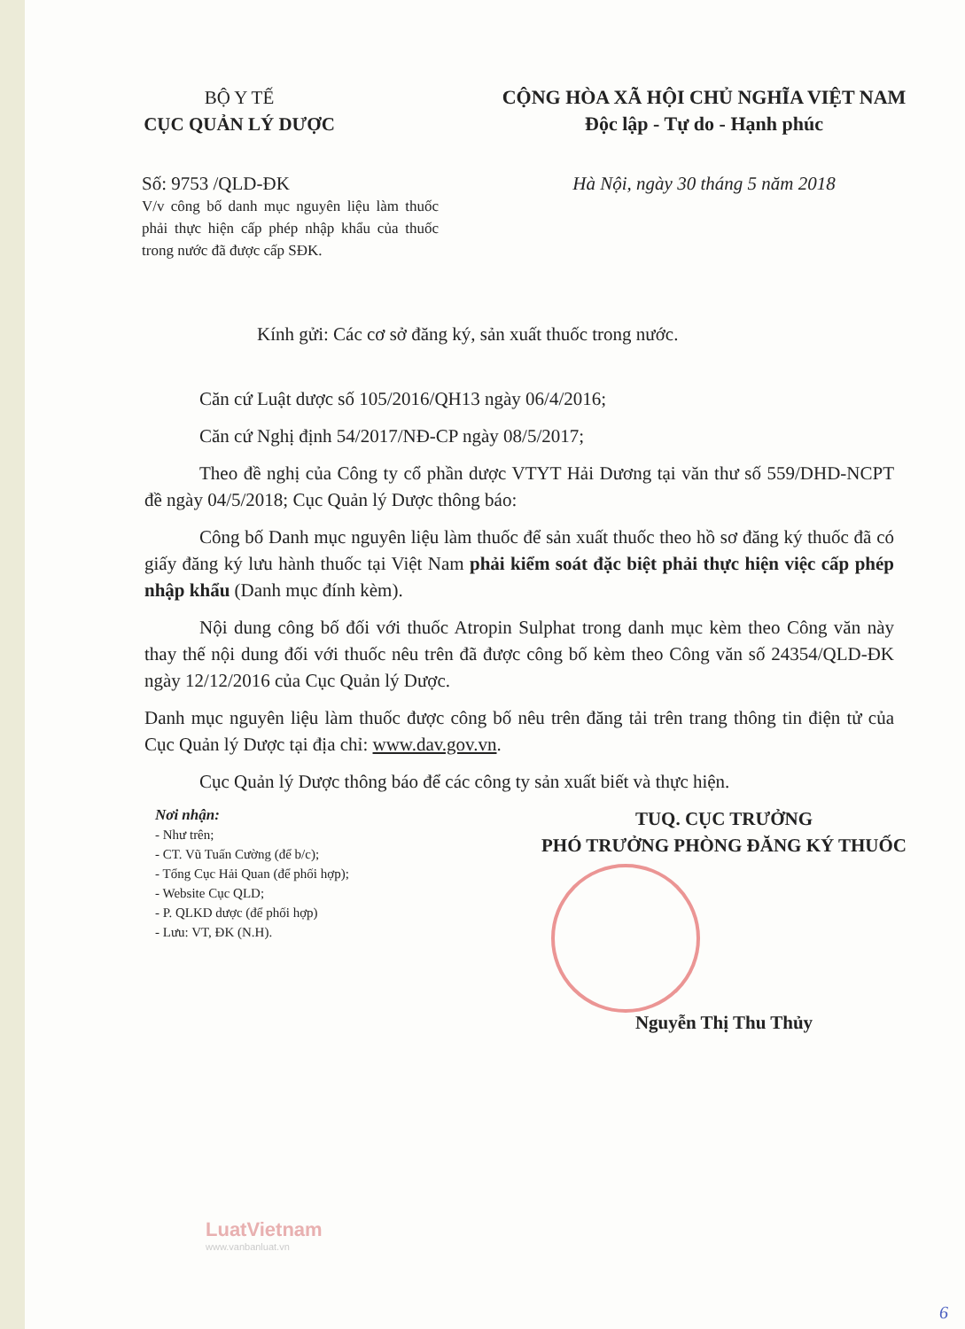BỘ Y TẾ
CỤC QUẢN LÝ DƯỢC
CỘNG HÒA XÃ HỘI CHỦ NGHĨA VIỆT NAM
Độc lập - Tự do - Hạnh phúc
Số: 9753 /QLD-ĐK Hà Nội, ngày 30 tháng 5 năm 2018
V/v công bố danh mục nguyên liệu làm thuốc phải thực hiện cấp phép nhập khẩu của thuốc trong nước đã được cấp SĐK.
Kính gửi: Các cơ sở đăng ký, sản xuất thuốc trong nước.
Căn cứ Luật dược số 105/2016/QH13 ngày 06/4/2016;
Căn cứ Nghị định 54/2017/NĐ-CP ngày 08/5/2017;
Theo đề nghị của Công ty cổ phần dược VTYT Hải Dương tại văn thư số 559/DHD-NCPT đề ngày 04/5/2018; Cục Quản lý Dược thông báo:
Công bố Danh mục nguyên liệu làm thuốc để sản xuất thuốc theo hồ sơ đăng ký thuốc đã có giấy đăng ký lưu hành thuốc tại Việt Nam phải kiểm soát đặc biệt phải thực hiện việc cấp phép nhập khẩu (Danh mục đính kèm).
Nội dung công bố đối với thuốc Atropin Sulphat trong danh mục kèm theo Công văn này thay thế nội dung đối với thuốc nêu trên đã được công bố kèm theo Công văn số 24354/QLD-ĐK ngày 12/12/2016 của Cục Quản lý Dược.
Danh mục nguyên liệu làm thuốc được công bố nêu trên đăng tải trên trang thông tin điện tử của Cục Quản lý Dược tại địa chỉ: www.dav.gov.vn.
Cục Quản lý Dược thông báo để các công ty sản xuất biết và thực hiện.
Nơi nhận:
- Như trên;
- CT. Vũ Tuấn Cường (để b/c);
- Tổng Cục Hải Quan (để phối hợp);
- Website Cục QLD;
- P. QLKD dược (để phối hợp)
- Lưu: VT, ĐK (N.H).
TUQ. CỤC TRƯỞNG
PHÓ TRƯỞNG PHÒNG ĐĂNG KÝ THUỐC
Nguyễn Thị Thu Thủy
LuatVietnam
www.vanbanluat.vn
6